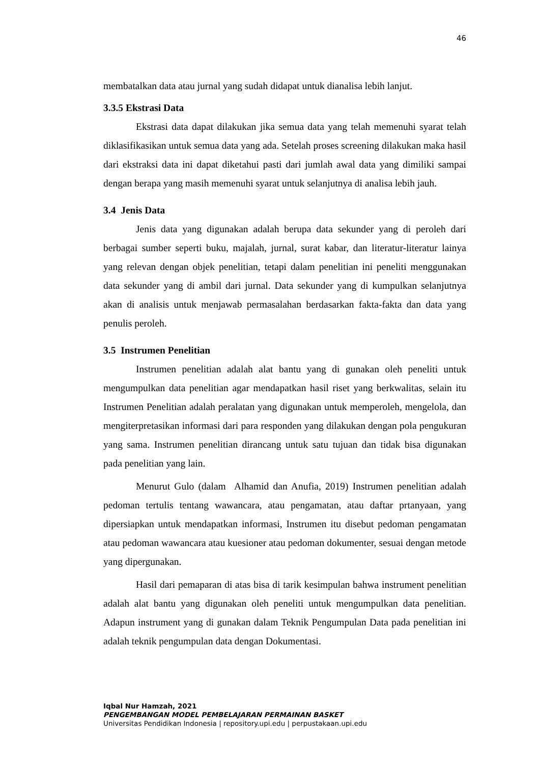46
membatalkan data atau jurnal yang sudah didapat untuk dianalisa lebih lanjut.
3.3.5 Ekstrasi Data
Ekstrasi data dapat dilakukan jika semua data yang telah memenuhi syarat telah diklasifikasikan untuk semua data yang ada. Setelah proses screening dilakukan maka hasil dari ekstraksi data ini dapat diketahui pasti dari jumlah awal data yang dimiliki sampai dengan berapa yang masih memenuhi syarat untuk selanjutnya di analisa lebih jauh.
3.4 Jenis Data
Jenis data yang digunakan adalah berupa data sekunder yang di peroleh dari berbagai sumber seperti buku, majalah, jurnal, surat kabar, dan literatur-literatur lainya yang relevan dengan objek penelitian, tetapi dalam penelitian ini peneliti menggunakan data sekunder yang di ambil dari jurnal. Data sekunder yang di kumpulkan selanjutnya akan di analisis untuk menjawab permasalahan berdasarkan fakta-fakta dan data yang penulis peroleh.
3.5 Instrumen Penelitian
Instrumen penelitian adalah alat bantu yang di gunakan oleh peneliti untuk mengumpulkan data penelitian agar mendapatkan hasil riset yang berkwalitas, selain itu Instrumen Penelitian adalah peralatan yang digunakan untuk memperoleh, mengelola, dan mengiterpretasikan informasi dari para responden yang dilakukan dengan pola pengukuran yang sama. Instrumen penelitian dirancang untuk satu tujuan dan tidak bisa digunakan pada penelitian yang lain.
Menurut Gulo (dalam Alhamid dan Anufia, 2019) Instrumen penelitian adalah pedoman tertulis tentang wawancara, atau pengamatan, atau daftar prtanyaan, yang dipersiapkan untuk mendapatkan informasi, Instrumen itu disebut pedoman pengamatan atau pedoman wawancara atau kuesioner atau pedoman dokumenter, sesuai dengan metode yang dipergunakan.
Hasil dari pemaparan di atas bisa di tarik kesimpulan bahwa instrument penelitian adalah alat bantu yang digunakan oleh peneliti untuk mengumpulkan data penelitian. Adapun instrument yang di gunakan dalam Teknik Pengumpulan Data pada penelitian ini adalah teknik pengumpulan data dengan Dokumentasi.
Iqbal Nur Hamzah, 2021
PENGEMBANGAN MODEL PEMBELAJARAN PERMAINAN BASKET
Universitas Pendidikan Indonesia | repository.upi.edu | perpustakaan.upi.edu